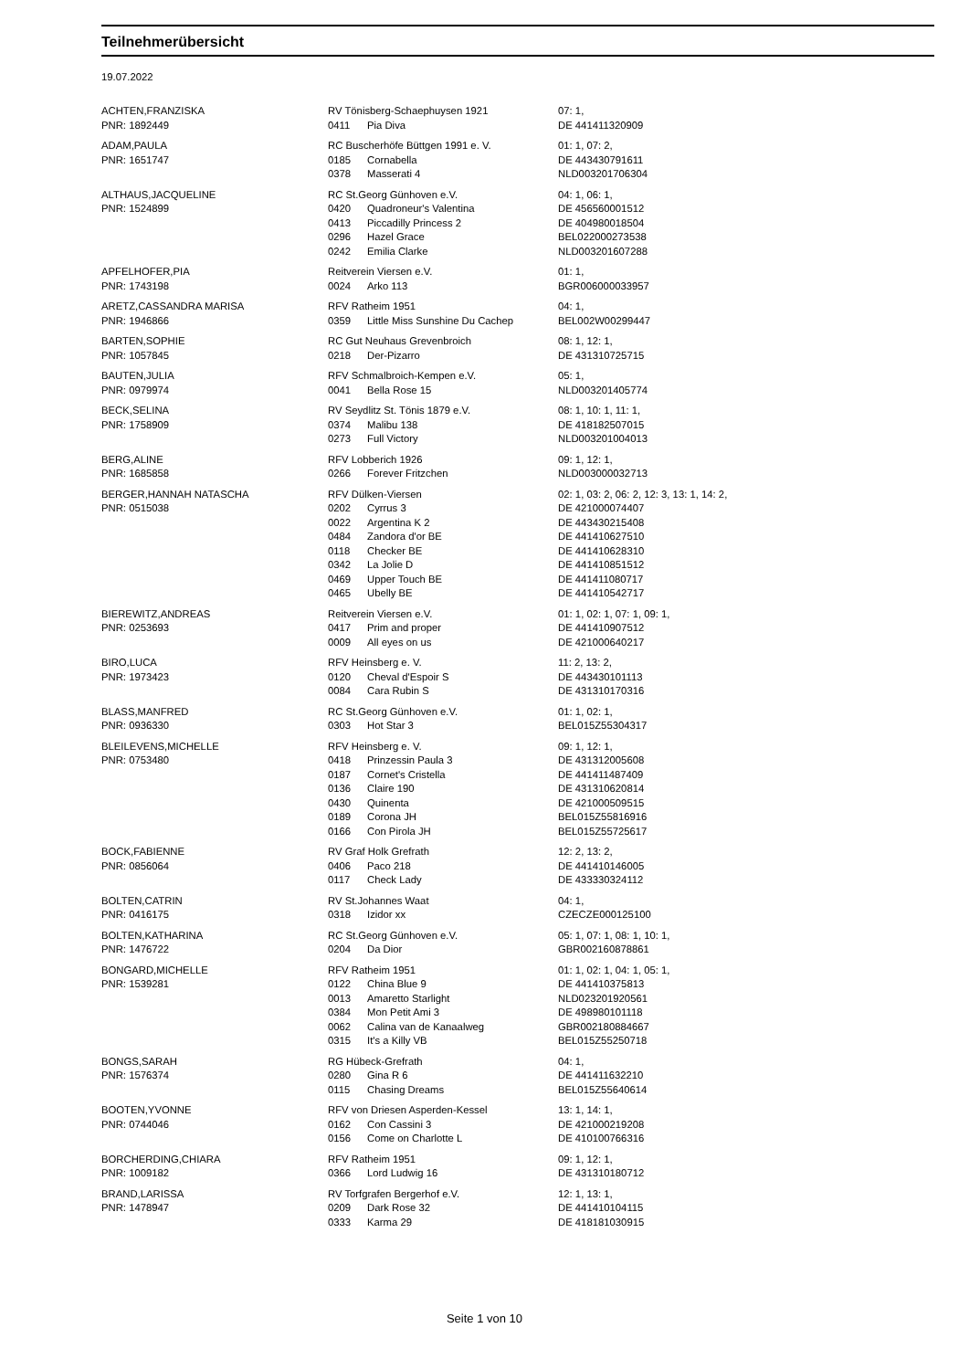Teilnehmerübersicht
19.07.2022
| ACHTEN,FRANZISKA | RV Tönisberg-Schaephuysen 1921 | | 07: 1, |
| PNR: 1892449 | 0411 | Pia Diva | DE 441411320909 |
| ADAM,PAULA | RC Buscherhöfe Büttgen 1991 e. V. | | 01: 1, 07: 2, |
| PNR: 1651747 | 0185 | Cornabella | DE 443430791611 |
| | 0378 | Masserati 4 | NLD003201706304 |
| ALTHAUS,JACQUELINE | RC St.Georg Günhoven e.V. | | 04: 1, 06: 1, |
| PNR: 1524899 | 0420 | Quadroneur's Valentina | DE 456560001512 |
| | 0413 | Piccadilly Princess 2 | DE 404980018504 |
| | 0296 | Hazel Grace | BEL022000273538 |
| | 0242 | Emilia Clarke | NLD003201607288 |
| APFELHOFER,PIA | Reitverein Viersen e.V. | | 01: 1, |
| PNR: 1743198 | 0024 | Arko 113 | BGR006000033957 |
| ARETZ,CASSANDRA MARISA | RFV Ratheim 1951 | | 04: 1, |
| PNR: 1946866 | 0359 | Little Miss Sunshine Du Cachep | BEL002W00299447 |
| BARTEN,SOPHIE | RC Gut Neuhaus Grevenbroich | | 08: 1, 12: 1, |
| PNR: 1057845 | 0218 | Der-Pizarro | DE 431310725715 |
| BAUTEN,JULIA | RFV Schmalbroich-Kempen e.V. | | 05: 1, |
| PNR: 0979974 | 0041 | Bella Rose 15 | NLD003201405774 |
| BECK,SELINA | RV Seydlitz St. Tönis 1879 e.V. | | 08: 1, 10: 1, 11: 1, |
| PNR: 1758909 | 0374 | Malibu 138 | DE 418182507015 |
| | 0273 | Full Victory | NLD003201004013 |
| BERG,ALINE | RFV Lobberich 1926 | | 09: 1, 12: 1, |
| PNR: 1685858 | 0266 | Forever Fritzchen | NLD003000032713 |
| BERGER,HANNAH NATASCHA | RFV Dülken-Viersen | | 02: 1, 03: 2, 06: 2, 12: 3, 13: 1, 14: 2, |
| PNR: 0515038 | 0202 | Cyrrus 3 | DE 421000074407 |
| | 0022 | Argentina K 2 | DE 443430215408 |
| | 0484 | Zandora d'or BE | DE 441410627510 |
| | 0118 | Checker BE | DE 441410628310 |
| | 0342 | La Jolie D | DE 441410851512 |
| | 0469 | Upper Touch BE | DE 441411080717 |
| | 0465 | Ubelly BE | DE 441410542717 |
| BIEREWITZ,ANDREAS | Reitverein Viersen e.V. | | 01: 1, 02: 1, 07: 1, 09: 1, |
| PNR: 0253693 | 0417 | Prim and proper | DE 441410907512 |
| | 0009 | All eyes on us | DE 421000640217 |
| BIRO,LUCA | RFV Heinsberg e. V. | | 11: 2, 13: 2, |
| PNR: 1973423 | 0120 | Cheval d'Espoir S | DE 443430101113 |
| | 0084 | Cara Rubin S | DE 431310170316 |
| BLASS,MANFRED | RC St.Georg Günhoven e.V. | | 01: 1, 02: 1, |
| PNR: 0936330 | 0303 | Hot Star 3 | BEL015Z55304317 |
| BLEILEVENS,MICHELLE | RFV Heinsberg e. V. | | 09: 1, 12: 1, |
| PNR: 0753480 | 0418 | Prinzessin Paula 3 | DE 431312005608 |
| | 0187 | Cornet's Cristella | DE 441411487409 |
| | 0136 | Claire 190 | DE 431310620814 |
| | 0430 | Quinenta | DE 421000509515 |
| | 0189 | Corona JH | BEL015Z55816916 |
| | 0166 | Con Pirola JH | BEL015Z55725617 |
| BOCK,FABIENNE | RV Graf Holk Grefrath | | 12: 2, 13: 2, |
| PNR: 0856064 | 0406 | Paco 218 | DE 441410146005 |
| | 0117 | Check Lady | DE 433330324112 |
| BOLTEN,CATRIN | RV St.Johannes Waat | | 04: 1, |
| PNR: 0416175 | 0318 | Izidor xx | CZECZE000125100 |
| BOLTEN,KATHARINA | RC St.Georg Günhoven e.V. | | 05: 1, 07: 1, 08: 1, 10: 1, |
| PNR: 1476722 | 0204 | Da Dior | GBR002160878861 |
| BONGARD,MICHELLE | RFV Ratheim 1951 | | 01: 1, 02: 1, 04: 1, 05: 1, |
| PNR: 1539281 | 0122 | China Blue 9 | DE 441410375813 |
| | 0013 | Amaretto Starlight | NLD023201920561 |
| | 0384 | Mon Petit Ami 3 | DE 498980101118 |
| | 0062 | Calina van de Kanaalweg | GBR002180884667 |
| | 0315 | It's a Killy VB | BEL015Z55250718 |
| BONGS,SARAH | RG Hübeck-Grefrath | | 04: 1, |
| PNR: 1576374 | 0280 | Gina R 6 | DE 441411632210 |
| | 0115 | Chasing Dreams | BEL015Z55640614 |
| BOOTEN,YVONNE | RFV von Driesen Asperden-Kessel | | 13: 1, 14: 1, |
| PNR: 0744046 | 0162 | Con Cassini 3 | DE 421000219208 |
| | 0156 | Come on Charlotte L | DE 410100766316 |
| BORCHERDING,CHIARA | RFV Ratheim 1951 | | 09: 1, 12: 1, |
| PNR: 1009182 | 0366 | Lord Ludwig 16 | DE 431310180712 |
| BRAND,LARISSA | RV Torfgrafen Bergerhof e.V. | | 12: 1, 13: 1, |
| PNR: 1478947 | 0209 | Dark Rose 32 | DE 441410104115 |
| | 0333 | Karma 29 | DE 418181030915 |
Seite 1 von 10